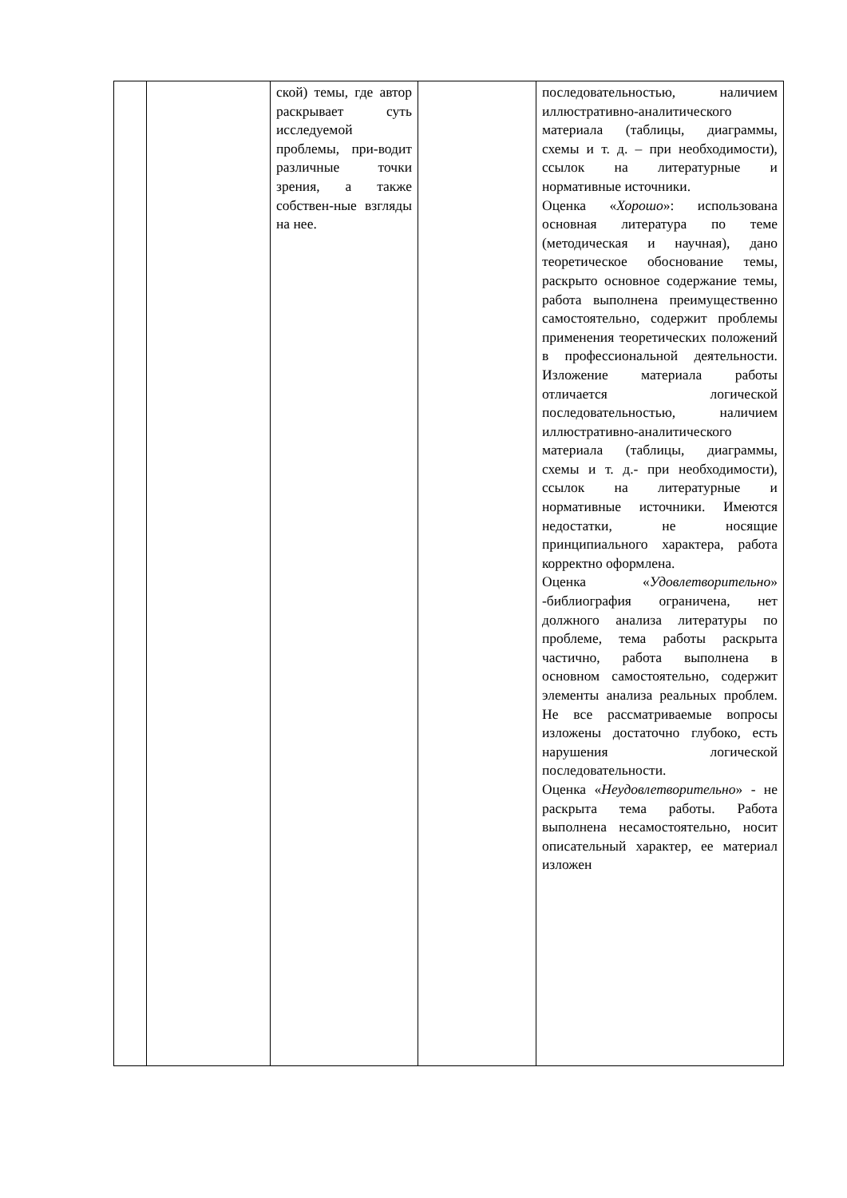| | | ской) темы, где автор раскрывает суть исследуемой проблемы, при-водит различные точки зрения, а также собствен-ные взгляды на нее. | | последовательностью, наличием иллюстративно-аналитического материала (таблицы, диаграммы, схемы и т. д. – при необходимости), ссылок на литературные и нормативные источники. Оценка « Хорошо »: использована основная литература по теме (методическая и научная), дано теоретическое обоснование темы, раскрыто основное содержание темы, работа выполнена преимущественно самостоятельно, содержит проблемы применения теоретических положений в профессиональной деятельности. Изложение материала работы отличается логической последовательностью, наличием иллюстративно-аналитического материала (таблицы, диаграммы, схемы и т. д.- при необходимости), ссылок на литературные и нормативные источники. Имеются недостатки, не носящие принципиального характера, работа корректно оформлена. Оценка « Удовлетворительно » -библиография ограничена, нет должного анализа литературы по проблеме, тема работы раскрыта частично, работа выполнена в основном самостоятельно, содержит элементы анализа реальных проблем. Не все рассматриваемые вопросы изложены достаточно глубоко, есть нарушения логической последовательности. Оценка « Неудовлетворительно » - не раскрыта тема работы. Работа выполнена несамостоятельно, носит описательный характер, ее материал изложен |